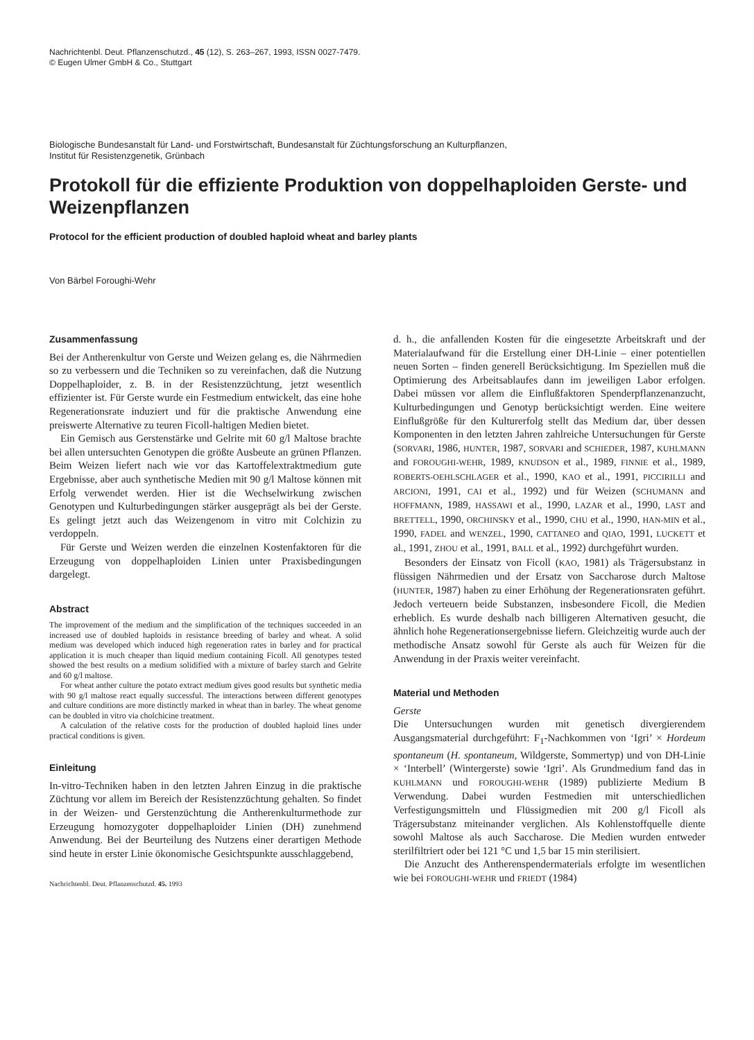Nachrichtenbl. Deut. Pflanzenschutzd., 45 (12), S. 263–267, 1993, ISSN 0027-7479.
© Eugen Ulmer GmbH & Co., Stuttgart
Biologische Bundesanstalt für Land- und Forstwirtschaft, Bundesanstalt für Züchtungsforschung an Kulturpflanzen,
Institut für Resistenzgenetik, Grünbach
Protokoll für die effiziente Produktion von doppelhaploiden Gerste- und Weizenpflanzen
Protocol for the efficient production of doubled haploid wheat and barley plants
Von Bärbel Foroughi-Wehr
Zusammenfassung
Bei der Antherenkultur von Gerste und Weizen gelang es, die Nährmedien so zu verbessern und die Techniken so zu vereinfachen, daß die Nutzung Doppelhaploider, z. B. in der Resistenzzüchtung, jetzt wesentlich effizienter ist. Für Gerste wurde ein Festmedium entwickelt, das eine hohe Regenerationsrate induziert und für die praktische Anwendung eine preiswerte Alternative zu teuren Ficoll-haltigen Medien bietet.
Ein Gemisch aus Gerstenstärke und Gelrite mit 60 g/l Maltose brachte bei allen untersuchten Genotypen die größte Ausbeute an grünen Pflanzen. Beim Weizen liefert nach wie vor das Kartoffelextraktmedium gute Ergebnisse, aber auch synthetische Medien mit 90 g/l Maltose können mit Erfolg verwendet werden. Hier ist die Wechselwirkung zwischen Genotypen und Kulturbedingungen stärker ausgeprägt als bei der Gerste. Es gelingt jetzt auch das Weizengenom in vitro mit Colchizin zu verdoppeln.
Für Gerste und Weizen werden die einzelnen Kostenfaktoren für die Erzeugung von doppelhaploiden Linien unter Praxisbedingungen dargelegt.
Abstract
The improvement of the medium and the simplification of the techniques succeeded in an increased use of doubled haploids in resistance breeding of barley and wheat. A solid medium was developed which induced high regeneration rates in barley and for practical application it is much cheaper than liquid medium containing Ficoll. All genotypes tested showed the best results on a medium solidified with a mixture of barley starch and Gelrite and 60 g/l maltose.
For wheat anther culture the potato extract medium gives good results but synthetic media with 90 g/l maltose react equally successful. The interactions between different genotypes and culture conditions are more distinctly marked in wheat than in barley. The wheat genome can be doubled in vitro via cholchicine treatment.
A calculation of the relative costs for the production of doubled haploid lines under practical conditions is given.
Einleitung
In-vitro-Techniken haben in den letzten Jahren Einzug in die praktische Züchtung vor allem im Bereich der Resistenzzüchtung gehalten. So findet in der Weizen- und Gerstenzüchtung die Antherenkulturmethode zur Erzeugung homozygoter doppelhaploider Linien (DH) zunehmend Anwendung. Bei der Beurteilung des Nutzens einer derartigen Methode sind heute in erster Linie ökonomische Gesichtspunkte ausschlaggebend,
Nachrichtenbl. Deut. Pflanzenschutzd. 45. 1993
d. h., die anfallenden Kosten für die eingesetzte Arbeitskraft und der Materialaufwand für die Erstellung einer DH-Linie – einer potentiellen neuen Sorten – finden generell Berücksichtigung. Im Speziellen muß die Optimierung des Arbeitsablaufes dann im jeweiligen Labor erfolgen. Dabei müssen vor allem die Einflußfaktoren Spenderpflanzenanzucht, Kulturbedingungen und Genotyp berücksichtigt werden. Eine weitere Einflußgröße für den Kulturerfolg stellt das Medium dar, über dessen Komponenten in den letzten Jahren zahlreiche Untersuchungen für Gerste (SORVARI, 1986, HUNTER, 1987, SORVARI and SCHIEDER, 1987, KUHLMANN and FOROUGHI-WEHR, 1989, KNUDSON et al., 1989, FINNIE et al., 1989, ROBERTS-OEHLSCHLAGER et al., 1990, KAO et al., 1991, PICCIRILLI and ARCIONI, 1991, CAI et al., 1992) und für Weizen (SCHUMANN and HOFFMANN, 1989, HASSAWI et al., 1990, LAZAR et al., 1990, LAST and BRETTELL, 1990, ORCHINSKY et al., 1990, CHU et al., 1990, HAN-MIN et al., 1990, FADEL and WENZEL, 1990, CATTANEO and QIAO, 1991, LUCKETT et al., 1991, ZHOU et al., 1991, BALL et al., 1992) durchgeführt wurden.
Besonders der Einsatz von Ficoll (KAO, 1981) als Trägersubstanz in flüssigen Nährmedien und der Ersatz von Saccharose durch Maltose (HUNTER, 1987) haben zu einer Erhöhung der Regenerationsraten geführt. Jedoch verteuern beide Substanzen, insbesondere Ficoll, die Medien erheblich. Es wurde deshalb nach billigeren Alternativen gesucht, die ähnlich hohe Regenerationsergebnisse liefern. Gleichzeitig wurde auch der methodische Ansatz sowohl für Gerste als auch für Weizen für die Anwendung in der Praxis weiter vereinfacht.
Material und Methoden
Gerste
Die Untersuchungen wurden mit genetisch divergierendem Ausgangsmaterial durchgeführt: F<sub>1</sub>-Nachkommen von ‘Igri’ × Hordeum spontaneum (H. spontaneum, Wildgerste, Sommertyp) und von DH-Linie × ‘Interbell’ (Wintergerste) sowie ‘Igri’. Als Grundmedium fand das in KUHLMANN und FOROUGHI-WEHR (1989) publizierte Medium B Verwendung. Dabei wurden Festmedien mit unterschiedlichen Verfestigungsmitteln und Flüssigmedien mit 200 g/l Ficoll als Trägersubstanz miteinander verglichen. Als Kohlenstoffquelle diente sowohl Maltose als auch Saccharose. Die Medien wurden entweder sterilfiltriert oder bei 121 °C und 1,5 bar 15 min sterilisiert.
Die Anzucht des Antherenspendermaterials erfolgte im wesentlichen wie bei FOROUGHI-WEHR und FRIEDT (1984)